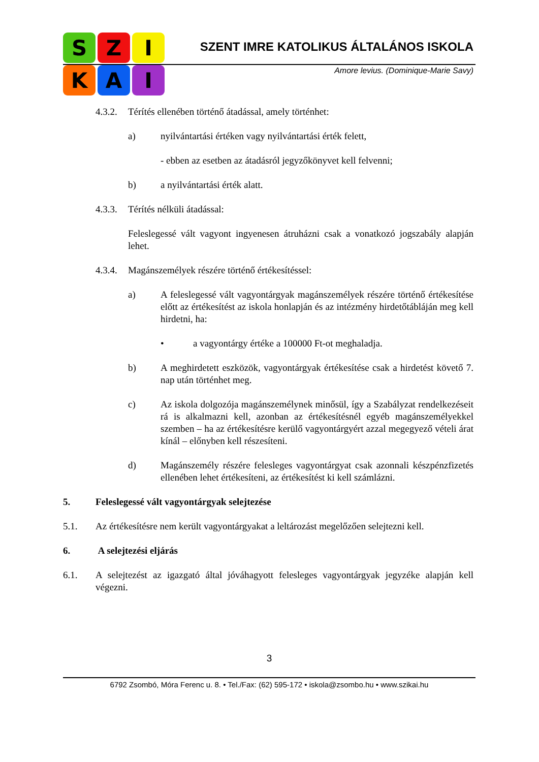S
Z
I
K
A
I
SZENT IMRE KATOLIKUS ÁLTALÁNOS ISKOLA
Amore levius. (Dominique-Marie Savy)
4.3.2. Térítés ellenében történő átadással, amely történhet:
a) nyilvántartási értéken vagy nyilvántartási érték felett,
- ebben az esetben az átadásról jegyzőkönyvet kell felvenni;
b) a nyilvántartási érték alatt.
4.3.3. Térítés nélküli átadással:
Feleslegessé vált vagyont ingyenesen átruházni csak a vonatkozó jogszabály alapján lehet.
4.3.4. Magánszemélyek részére történő értékesítéssel:
a) A feleslegessé vált vagyontárgyak magánszemélyek részére történő értékesítése előtt az értékesítést az iskola honlapján és az intézmény hirdetőtábláján meg kell hirdetni, ha:
• a vagyontárgy értéke a 100000 Ft-ot meghaladja.
b) A meghirdetett eszközök, vagyontárgyak értékesítése csak a hirdetést követő 7. nap után történhet meg.
c) Az iskola dolgozója magánszemélynek minősül, így a Szabályzat rendelkezéseit rá is alkalmazni kell, azonban az értékesítésnél egyéb magánszemélyekkel szemben – ha az értékesítésre kerülő vagyontárgyért azzal megegyező vételi árat kínál – előnyben kell részesíteni.
d) Magánszemély részére felesleges vagyontárgyat csak azonnali készpénzfizetés ellenében lehet értékesíteni, az értékesítést ki kell számlázni.
5. Feleslegessé vált vagyontárgyak selejtezése
5.1. Az értékesítésre nem került vagyontárgyakat a leltározást megelőzően selejtezni kell.
6. A selejtezési eljárás
6.1. A selejtezést az igazgató által jóváhagyott felesleges vagyontárgyak jegyzéke alapján kell végezni.
3
6792 Zsombó, Móra Ferenc u. 8. • Tel./Fax: (62) 595-172 • iskola@zsombo.hu • www.szikai.hu